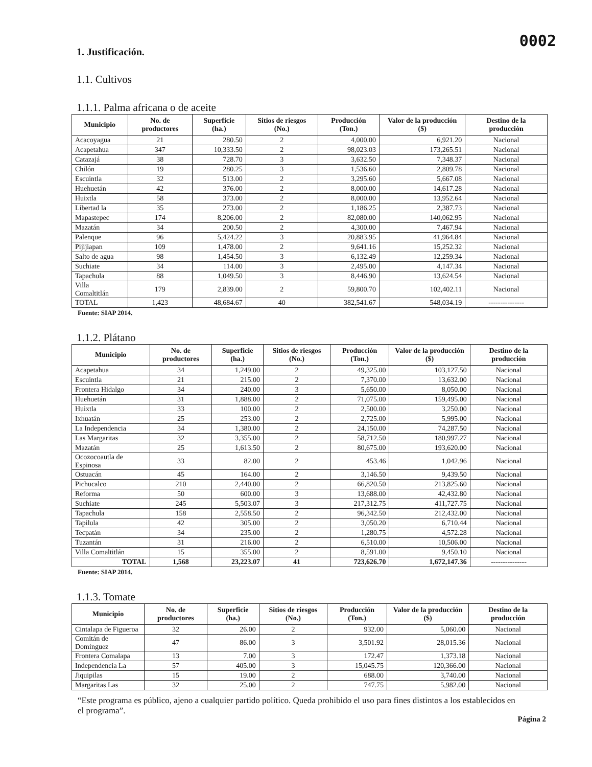0002
1. Justificación.
1.1. Cultivos
1.1.1. Palma africana o de aceite
| Municipio | No. de productores | Superficie (ha.) | Sitios de riesgos (No.) | Producción (Ton.) | Valor de la producción ($) | Destino de la producción |
| --- | --- | --- | --- | --- | --- | --- |
| Acacoyagua | 21 | 280.50 | 2 | 4,000.00 | 6,921.20 | Nacional |
| Acapetahua | 347 | 10,333.50 | 2 | 98,023.03 | 173,265.51 | Nacional |
| Catazajá | 38 | 728.70 | 3 | 3,632.50 | 7,348.37 | Nacional |
| Chilón | 19 | 280.25 | 3 | 1,536.60 | 2,809.78 | Nacional |
| Escuintla | 32 | 513.00 | 2 | 3,295.60 | 5,667.08 | Nacional |
| Huehuetán | 42 | 376.00 | 2 | 8,000.00 | 14,617.28 | Nacional |
| Huixtla | 58 | 373.00 | 2 | 8,000.00 | 13,952.64 | Nacional |
| Libertad la | 35 | 273.00 | 2 | 1,186.25 | 2,387.73 | Nacional |
| Mapastepec | 174 | 8,206.00 | 2 | 82,080.00 | 140,062.95 | Nacional |
| Mazatán | 34 | 200.50 | 2 | 4,300.00 | 7,467.94 | Nacional |
| Palenque | 96 | 5,424.22 | 3 | 20,883.95 | 41,964.84 | Nacional |
| Pijijiapan | 109 | 1,478.00 | 2 | 9,641.16 | 15,252.32 | Nacional |
| Salto de agua | 98 | 1,454.50 | 3 | 6,132.49 | 12,259.34 | Nacional |
| Suchiate | 34 | 114.00 | 3 | 2,495.00 | 4,147.34 | Nacional |
| Tapachula | 88 | 1,049.50 | 3 | 8,446.90 | 13,624.54 | Nacional |
| Villa Comaltitlán | 179 | 2,839.00 | 2 | 59,800.70 | 102,402.11 | Nacional |
| TOTAL | 1,423 | 48,684.67 | 40 | 382,541.67 | 548,034.19 | --------------- |
Fuente: SIAP 2014.
1.1.2. Plátano
| Municipio | No. de productores | Superficie (ha.) | Sitios de riesgos (No.) | Producción (Ton.) | Valor de la producción ($) | Destino de la producción |
| --- | --- | --- | --- | --- | --- | --- |
| Acapetahua | 34 | 1,249.00 | 2 | 49,325.00 | 103,127.50 | Nacional |
| Escuintla | 21 | 215.00 | 2 | 7,370.00 | 13,632.00 | Nacional |
| Frontera Hidalgo | 34 | 240.00 | 3 | 5,650.00 | 8,050.00 | Nacional |
| Huehuetán | 31 | 1,888.00 | 2 | 71,075.00 | 159,495.00 | Nacional |
| Huixtla | 33 | 100.00 | 2 | 2,500.00 | 3,250.00 | Nacional |
| Ixhuatán | 25 | 253.00 | 2 | 2,725.00 | 5,995.00 | Nacional |
| La Independencia | 34 | 1,380.00 | 2 | 24,150.00 | 74,287.50 | Nacional |
| Las Margaritas | 32 | 3,355.00 | 2 | 58,712.50 | 180,997.27 | Nacional |
| Mazatán | 25 | 1,613.50 | 2 | 80,675.00 | 193,620.00 | Nacional |
| Ocozocoautla de Espinosa | 33 | 82.00 | 2 | 453.46 | 1,042.96 | Nacional |
| Ostuacán | 45 | 164.00 | 2 | 3,146.50 | 9,439.50 | Nacional |
| Pichucalco | 210 | 2,440.00 | 2 | 66,820.50 | 213,825.60 | Nacional |
| Reforma | 50 | 600.00 | 3 | 13,688.00 | 42,432.80 | Nacional |
| Suchiate | 245 | 5,503.07 | 3 | 217,312.75 | 411,727.75 | Nacional |
| Tapachula | 158 | 2,558.50 | 2 | 96,342.50 | 212,432.00 | Nacional |
| Tapilula | 42 | 305.00 | 2 | 3,050.20 | 6,710.44 | Nacional |
| Tecpatán | 34 | 235.00 | 2 | 1,280.75 | 4,572.28 | Nacional |
| Tuzantán | 31 | 216.00 | 2 | 6,510.00 | 10,506.00 | Nacional |
| Villa Comaltitlán | 15 | 355.00 | 2 | 8,591.00 | 9,450.10 | Nacional |
| TOTAL | 1,568 | 23,223.07 | 41 | 723,626.70 | 1,672,147.36 | --------------- |
Fuente: SIAP 2014.
1.1.3. Tomate
| Municipio | No. de productores | Superficie (ha.) | Sitios de riesgos (No.) | Producción (Ton.) | Valor de la producción ($) | Destino de la producción |
| --- | --- | --- | --- | --- | --- | --- |
| Cintalapa de Figueroa | 32 | 26.00 | 2 | 932.00 | 5,060.00 | Nacional |
| Comitán de Domínguez | 47 | 86.00 | 3 | 3,501.92 | 28,015.36 | Nacional |
| Frontera Comalapa | 13 | 7.00 | 3 | 172.47 | 1,373.18 | Nacional |
| Independencia La | 57 | 405.00 | 3 | 15,045.75 | 120,366.00 | Nacional |
| Jiquipilas | 15 | 19.00 | 2 | 688.00 | 3,740.00 | Nacional |
| Margaritas Las | 32 | 25.00 | 2 | 747.75 | 5,982.00 | Nacional |
“Este programa es público, ajeno a cualquier partido político. Queda prohibido el uso para fines distintos a los establecidos en el programa”.
Página 2